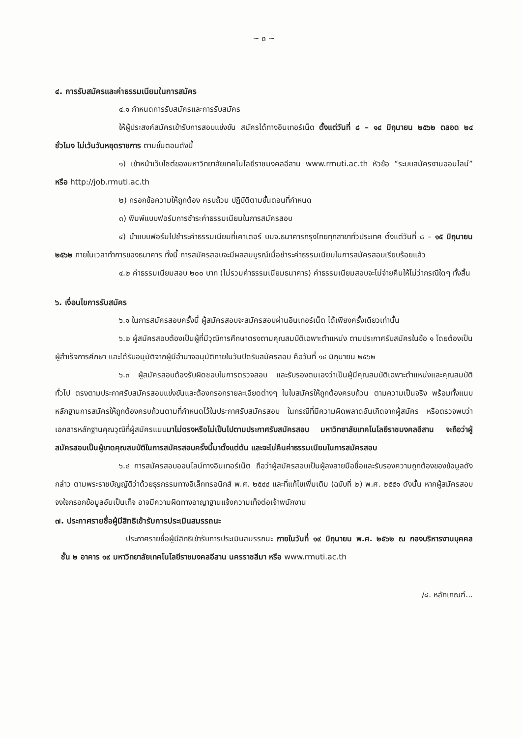~ ๓ ~
๔. การรับสมัครและค่าธรรมเนียมในการสมัคร
๔.๑ กำหนดการรับสมัครและการรับสมัคร
ให้ผู้ประสงค์สมัครเข้ารับการสอบแข่งขัน สมัครได้ทางอินเทอร์เน็ต ตั้งแต่วันที่ ๘ – ๑๔ มิถุนายน ๒๕๖๒ ตลอด ๒๔ ชั่วโมง ไม่เว้นวันหยุดราชการ ตามขั้นตอนดังนี้
๑) เข้าหน้าเว็บไซต์ของมหาวิทยาลัยเทคโนโลยีราชมงคลอีสาน www.rmuti.ac.th หัวข้อ “ระบบสมัครงานออนไลน์” หรือ http://job.rmuti.ac.th
๒) กรอกข้อความให้ถูกต้อง ครบถ้วน ปฏิบัติตามขั้นตอนที่กำหนด
๓) พิมพ์แบบฟอร์มการชำระค่าธรรมเนียมในการสมัครสอบ
๔) นำแบบฟอร์มไปชำระค่าธรรมเนียมที่เคาเตอร์ บมจ.ธนาคารกรุงไทยทุกสาขาทั่วประเทศ ตั้งแต่วันที่ ๘ – ๑๕ มิถุนายน ๒๕๖๒ ภายในเวลาทำการของธนาคาร ทั้งนี้ การสมัครสอบจะมีผลสมบูรณ์เมื่อชำระค่าธรรมเนียมในการสมัครสอบเรียบร้อยแล้ว
๔.๒ ค่าธรรมเนียมสอบ ๒๐๐ บาท (ไม่รวมค่าธรรมเนียมธนาคาร) ค่าธรรมเนียมสอบจะไม่จ่ายคืนให้ไม่ว่ากรณีใดๆ ทั้งสิ้น
๖. เงื่อนไขการรับสมัคร
๖.๑ ในการสมัครสอบครั้งนี้ ผู้สมัครสอบจะสมัครสอบผ่านอินเทอร์เน็ต ได้เพียงครั้งเดียวเท่านั้น
๖.๒ ผู้สมัครสอบต้องเป็นผู้ที่มีวุฒิการศึกษาตรงตามคุณสมบัติเฉพาะตำแหน่ง ตามประกาศรับสมัครในข้อ ๑ โดยต้องเป็นผู้สำเร็จการศึกษา และได้รับอนุมัติจากผู้มีอำนาจอนุมัติภายในวันปิดรับสมัครสอบ คือวันที่ ๑๔ มิถุนายน ๒๕๖๒
๖.๓ ผู้สมัครสอบต้องรับผิดชอบในการตรวจสอบ และรับรองตนเองว่าเป็นผู้มีคุณสมบัติเฉพาะตำแหน่งและคุณสมบัติทั่วไป ตรงตามประกาศรับสมัครสอบแข่งขันและต้องกรอกรายละเอียดต่างๆ ในใบสมัครให้ถูกต้องครบถ้วน ตามความเป็นจริง พร้อมทั้งแนบหลักฐานการสมัครให้ถูกต้องครบถ้วนตามที่กำหนดไว้ในประกาศรับสมัครสอบ ในกรณีที่มีความผิดพลาดอันเกิดจากผู้สมัคร หรือตรวจพบว่าเอกสารหลักฐานคุณวุฒิที่ผู้สมัครแนบมาไม่ตรงหรือไม่เป็นไปตามประกาศรับสมัครสอบ มหาวิทยาลัยเทคโนโลยีราชมงคลอีสาน จะถือว่าผู้สมัครสอบเป็นผู้ขาดคุณสมบัติในการสมัครสอบครั้งนี้มาตั้งแต่ต้น และจะไม่คืนค่าธรรมเนียมในการสมัครสอบ
๖.๔ การสมัครสอบออนไลน์ทางอินเทอร์เน็ต ถือว่าผู้สมัครสอบเป็นผู้ลงลายมือชื่อและรับรองความถูกต้องของข้อมูลดังกล่าว ตามพระราชบัญญัติว่าด้วยธุรกรรมทางอิเล็กทรอนิกส์ พ.ศ. ๒๕๔๔ และที่แก้ไขเพิ่มเติม (ฉบับที่ ๒) พ.ศ. ๒๕๕๑ ดังนั้น หากผู้สมัครสอบจงใจกรอกข้อมูลอันเป็นเท็จ อาจมีความผิดทางอาญาฐานแจ้งความเท็จต่อเจ้าพนักงาน
๗. ประกาศรายชื่อผู้มีสิทธิเข้ารับการประเมินสมรรถนะ
ประกาศรายชื่อผู้มีสิทธิเข้ารับการประเมินสมรรถนะ ภายในวันที่ ๑๙ มิถุนายน พ.ศ. ๒๕๖๒ ณ กองบริหารงานบุคคล ชั้น ๒ อาคาร ๑๙ มหาวิทยาลัยเทคโนโลยีราชมงคลอีสาน นครราชสีมา หรือ www.rmuti.ac.th
/๘. หลักเกณฑ์...